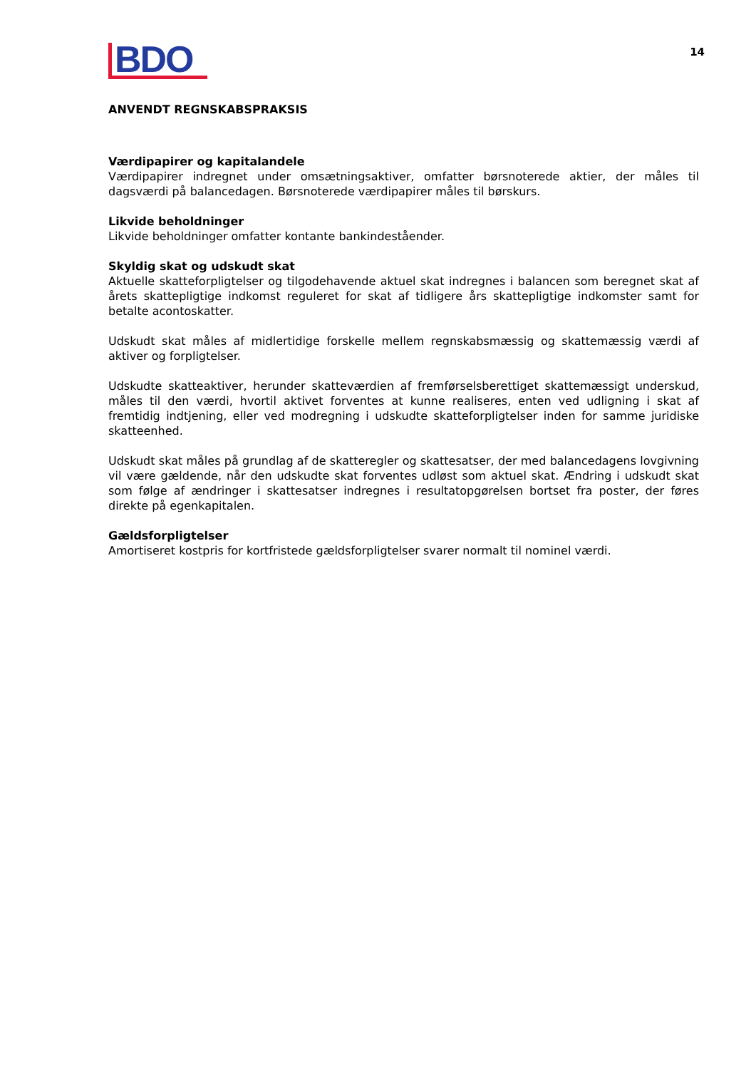BDO
14
ANVENDT REGNSKABSPRAKSIS
Værdipapirer og kapitalandele
Værdipapirer indregnet under omsætningsaktiver, omfatter børsnoterede aktier, der måles til dagsværdi på balancedagen. Børsnoterede værdipapirer måles til børskurs.
Likvide beholdninger
Likvide beholdninger omfatter kontante bankindeståender.
Skyldig skat og udskudt skat
Aktuelle skatteforpligtelser og tilgodehavende aktuel skat indregnes i balancen som beregnet skat af årets skattepligtige indkomst reguleret for skat af tidligere års skattepligtige indkomster samt for betalte acontoskatter.
Udskudt skat måles af midlertidige forskelle mellem regnskabsmæssig og skattemæssig værdi af aktiver og forpligtelser.
Udskudte skatteaktiver, herunder skatteværdien af fremførselsberettiget skattemæssigt underskud, måles til den værdi, hvortil aktivet forventes at kunne realiseres, enten ved udligning i skat af fremtidig indtjening, eller ved modregning i udskudte skatteforpligtelser inden for samme juridiske skatteenhed.
Udskudt skat måles på grundlag af de skatteregler og skattesatser, der med balancedagens lovgivning vil være gældende, når den udskudte skat forventes udløst som aktuel skat. Ændring i udskudt skat som følge af ændringer i skattesatser indregnes i resultatopgørelsen bortset fra poster, der føres direkte på egenkapitalen.
Gældsforpligtelser
Amortiseret kostpris for kortfristede gældsforpligtelser svarer normalt til nominel værdi.